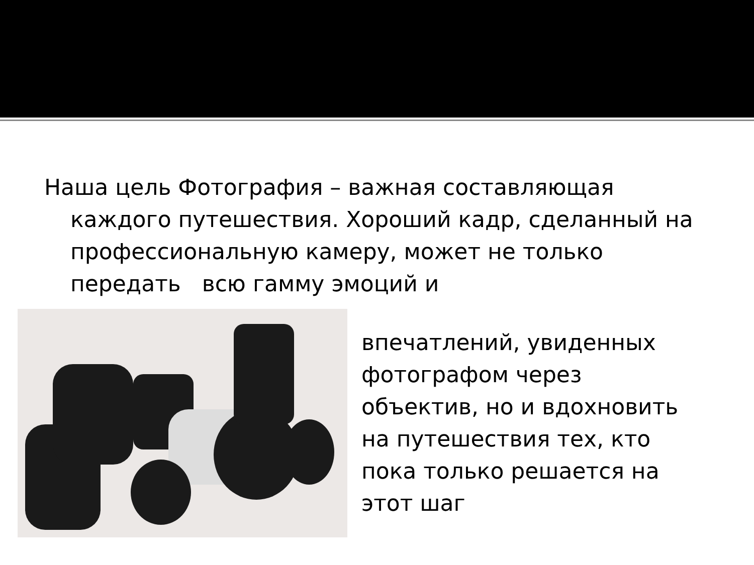Наша цель Фотография – важная составляющая каждого путешествия. Хороший кадр, сделанный на профессиональную камеру, может не только передать всю гамму эмоций и
впечатлений, увиденных
фотографом через
объектив, но и вдохновить
на путешествия тех, кто
пока только решается на
этот шаг